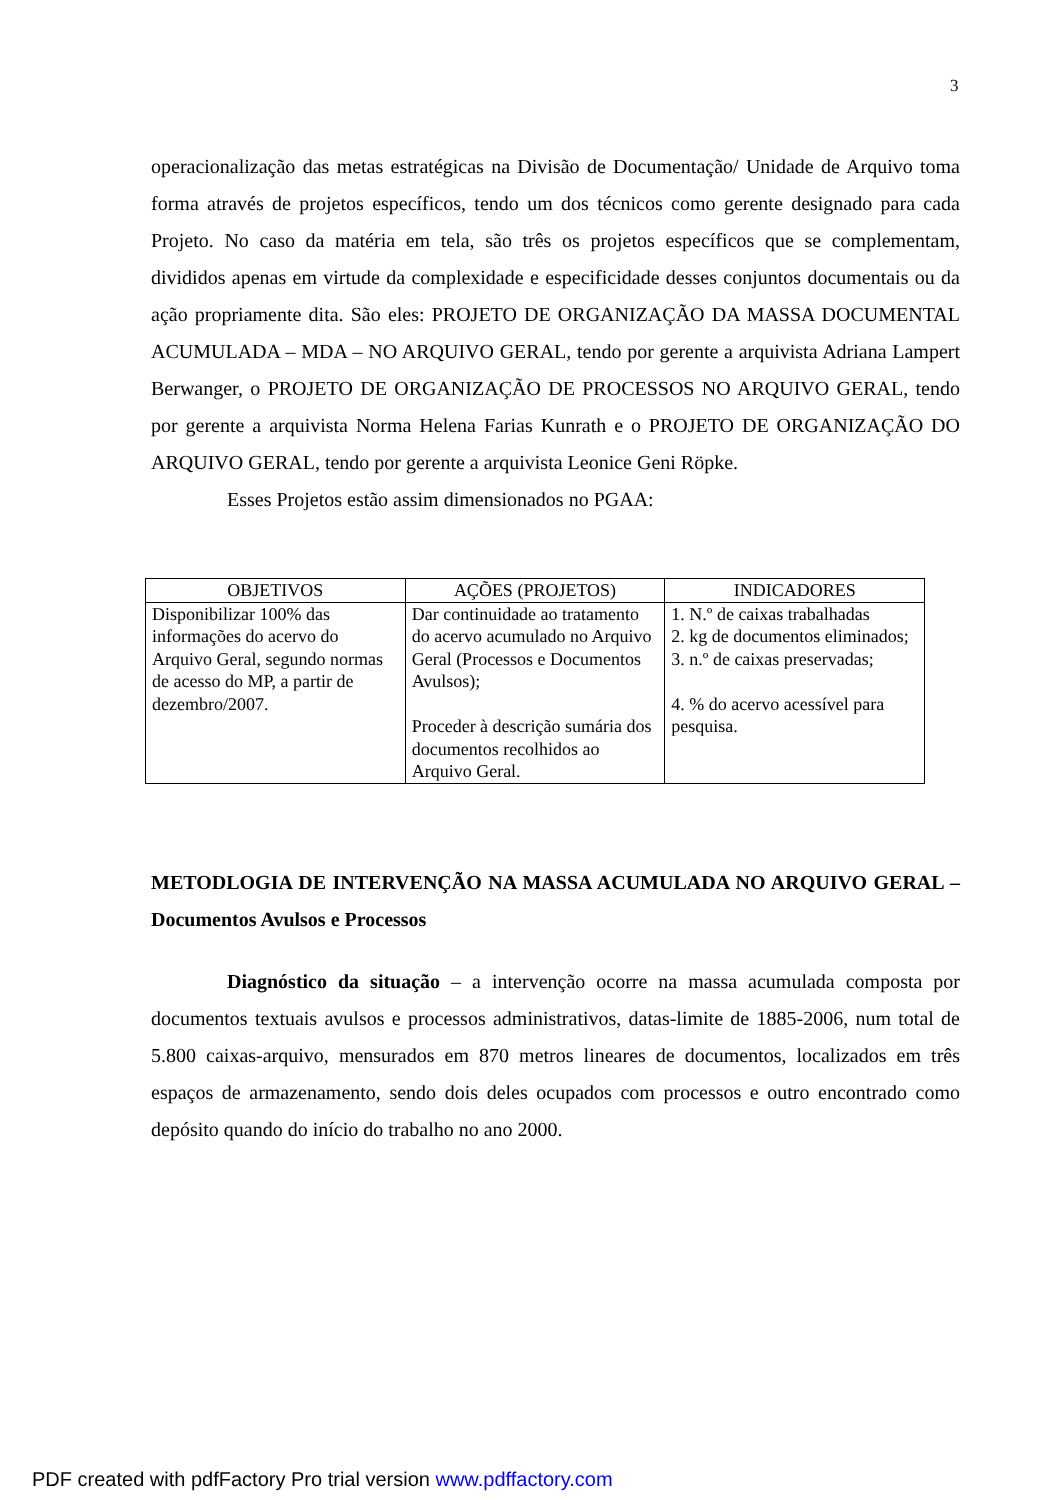3
operacionalização das metas estratégicas na Divisão de Documentação/ Unidade de Arquivo toma forma através de projetos específicos, tendo um dos técnicos como gerente designado para cada Projeto. No caso da matéria em tela, são três os projetos específicos que se complementam, divididos apenas em virtude da complexidade e especificidade desses conjuntos documentais ou da ação propriamente dita. São eles: PROJETO DE ORGANIZAÇÃO DA MASSA DOCUMENTAL ACUMULADA – MDA – NO ARQUIVO GERAL, tendo por gerente a arquivista Adriana Lampert Berwanger, o PROJETO DE ORGANIZAÇÃO DE PROCESSOS NO ARQUIVO GERAL, tendo por gerente a arquivista Norma Helena Farias Kunrath e o PROJETO DE ORGANIZAÇÃO DO ARQUIVO GERAL, tendo por gerente a arquivista Leonice Geni Röpke.
Esses Projetos estão assim dimensionados no PGAA:
| OBJETIVOS | AÇÕES (PROJETOS) | INDICADORES |
| --- | --- | --- |
| Disponibilizar 100% das informações do acervo do Arquivo Geral, segundo normas de acesso do MP, a partir de dezembro/2007. | Dar continuidade ao tratamento do acervo acumulado no Arquivo Geral (Processos e Documentos Avulsos); Proceder à descrição sumária dos documentos recolhidos ao Arquivo Geral. | 1. N.º de caixas trabalhadas 2. kg de documentos eliminados; 3. n.º de caixas preservadas; 4. % do acervo acessível para pesquisa. |
METODLOGIA DE INTERVENÇÃO NA MASSA ACUMULADA NO ARQUIVO GERAL – Documentos Avulsos e Processos
Diagnóstico da situação – a intervenção ocorre na massa acumulada composta por documentos textuais avulsos e processos administrativos, datas-limite de 1885-2006, num total de 5.800 caixas-arquivo, mensurados em 870 metros lineares de documentos, localizados em três espaços de armazenamento, sendo dois deles ocupados com processos e outro encontrado como depósito quando do início do trabalho no ano 2000.
PDF created with pdfFactory Pro trial version www.pdffactory.com